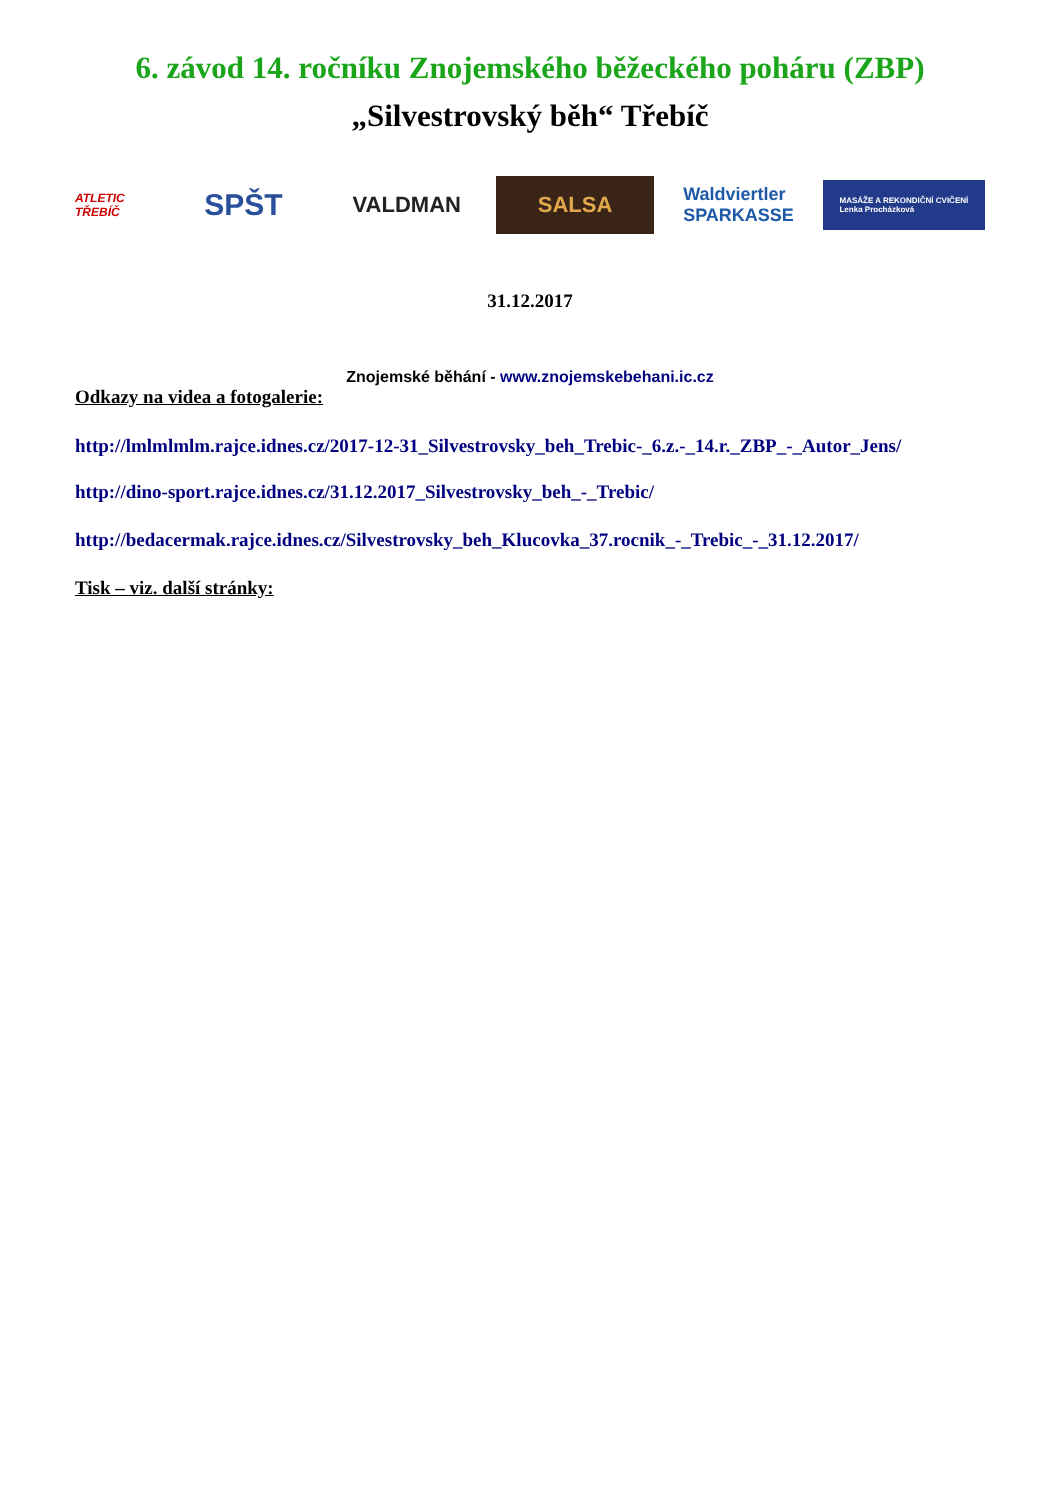6. závod 14. ročníku Znojemského běžeckého poháru (ZBP)
„Silvestrovský běh“ Třebíč
ATLETIC TŘEBÍČ
SPŠT
VALDMAN SALSA
Waldviertler
SPARKASSE
MASÁŽE A REKONDIČNÍ CVIČENÍ
Lenka Procházková
31.12.2017
Znojemské běhání - www.znojemskebehani.ic.cz
Odkazy na videa a fotogalerie:
http://lmlmlmlm.rajce.idnes.cz/2017-12-31_Silvestrovsky_beh_Trebic-_6.z.-_14.r._ZBP_-_Autor_Jens/
http://dino-sport.rajce.idnes.cz/31.12.2017_Silvestrovsky_beh_-_Trebic/
http://bedacermak.rajce.idnes.cz/Silvestrovsky_beh_Klucovka_37.rocnik_-_Trebic_-_31.12.2017/
Tisk – viz. další stránky: